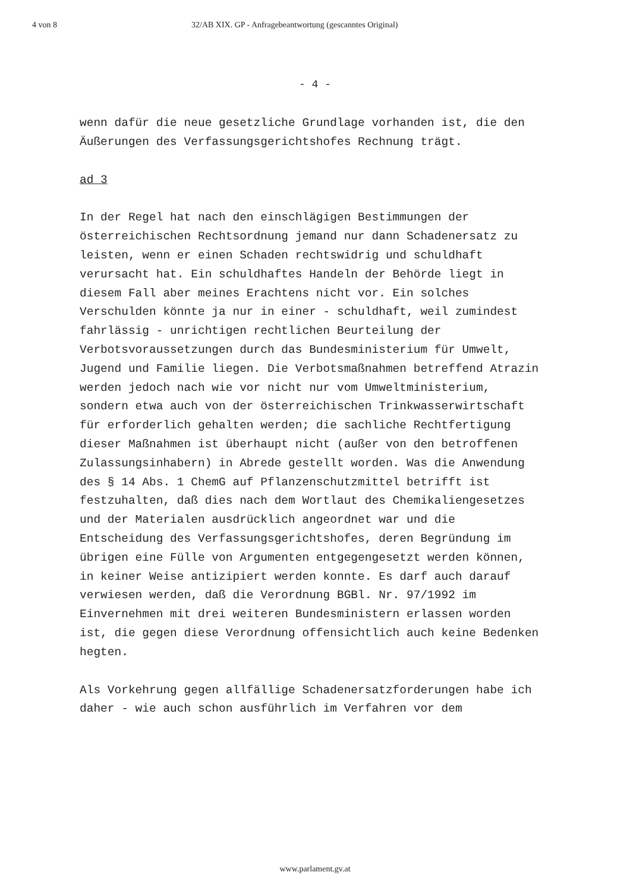4 von 8 32/AB XIX. GP - Anfragebeantwortung (gescanntes Original)
- 4 -
wenn dafür die neue gesetzliche Grundlage vorhanden ist, die den Äußerungen des Verfassungsgerichtshofes Rechnung trägt.
ad 3
In der Regel hat nach den einschlägigen Bestimmungen der österreichischen Rechtsordnung jemand nur dann Schadenersatz zu leisten, wenn er einen Schaden rechtswidrig und schuldhaft verursacht hat. Ein schuldhaftes Handeln der Behörde liegt in diesem Fall aber meines Erachtens nicht vor. Ein solches Verschulden könnte ja nur in einer - schuldhaft, weil zumindest fahrlässig - unrichtigen rechtlichen Beurteilung der Verbotsvoraussetzungen durch das Bundesministerium für Umwelt, Jugend und Familie liegen. Die Verbotsmaßnahmen betreffend Atrazin werden jedoch nach wie vor nicht nur vom Umweltministerium, sondern etwa auch von der österreichischen Trinkwasserwirtschaft für erforderlich gehalten werden; die sachliche Rechtfertigung dieser Maßnahmen ist überhaupt nicht (außer von den betroffenen Zulassungsinhabern) in Abrede gestellt worden. Was die Anwendung des § 14 Abs. 1 ChemG auf Pflanzenschutzmittel betrifft ist festzuhalten, daß dies nach dem Wortlaut des Chemikaliengesetzes und der Materialen ausdrücklich angeordnet war und die Entscheidung des Verfassungsgerichtshofes, deren Begründung im übrigen eine Fülle von Argumenten entgegengesetzt werden können, in keiner Weise antizipiert werden konnte. Es darf auch darauf verwiesen werden, daß die Verordnung BGBl. Nr. 97/1992 im Einvernehmen mit drei weiteren Bundesministern erlassen worden ist, die gegen diese Verordnung offensichtlich auch keine Bedenken hegten.
Als Vorkehrung gegen allfällige Schadenersatzforderungen habe ich daher - wie auch schon ausführlich im Verfahren vor dem
www.parlament.gv.at